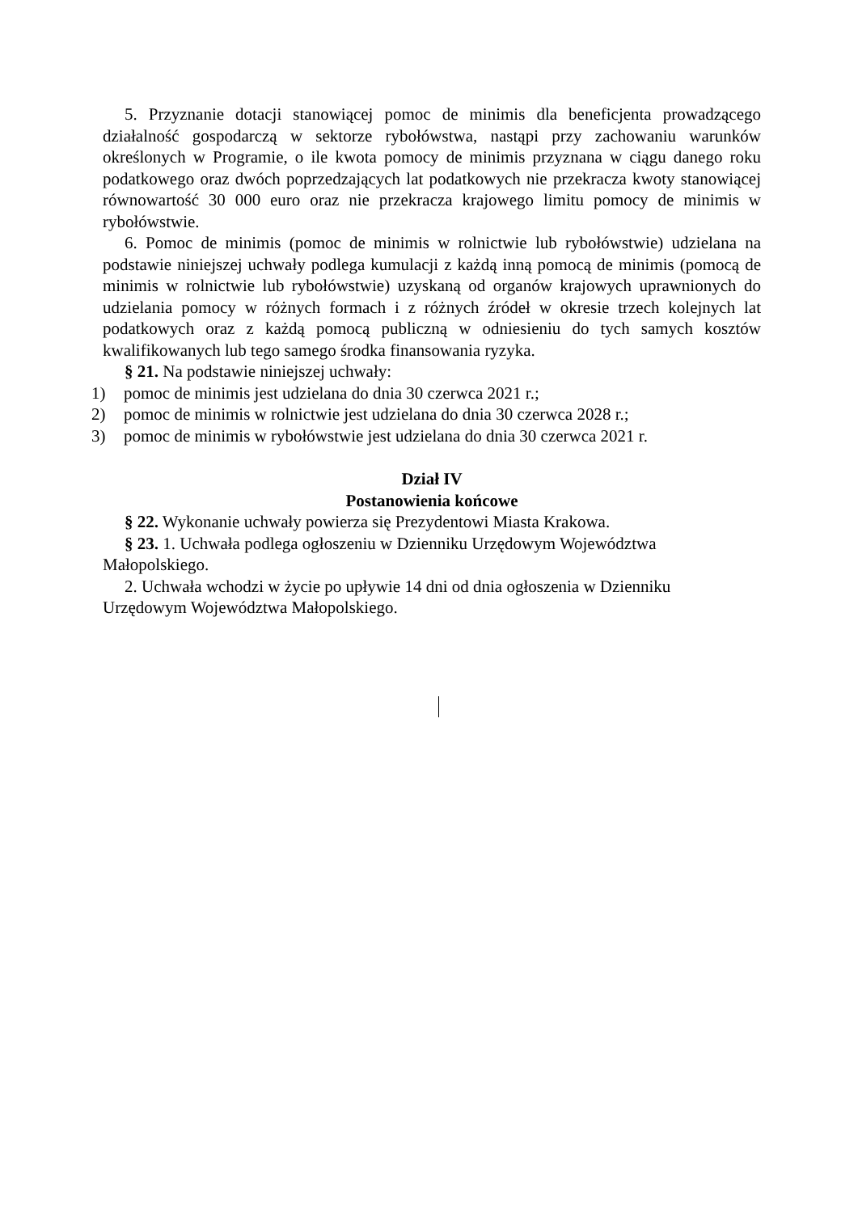5. Przyznanie dotacji stanowiącej pomoc de minimis dla beneficjenta prowadzącego działalność gospodarczą w sektorze rybołówstwa, nastąpi przy zachowaniu warunków określonych w Programie, o ile kwota pomocy de minimis przyznana w ciągu danego roku podatkowego oraz dwóch poprzedzających lat podatkowych nie przekracza kwoty stanowiącej równowartość 30 000 euro oraz nie przekracza krajowego limitu pomocy de minimis w rybołówstwie.
6. Pomoc de minimis (pomoc de minimis w rolnictwie lub rybołówstwie) udzielana na podstawie niniejszej uchwały podlega kumulacji z każdą inną pomocą de minimis (pomocą de minimis w rolnictwie lub rybołówstwie) uzyskaną od organów krajowych uprawnionych do udzielania pomocy w różnych formach i z różnych źródeł w okresie trzech kolejnych lat podatkowych oraz z każdą pomocą publiczną w odniesieniu do tych samych kosztów kwalifikowanych lub tego samego środka finansowania ryzyka.
§ 21. Na podstawie niniejszej uchwały:
1) pomoc de minimis jest udzielana do dnia 30 czerwca 2021 r.;
2) pomoc de minimis w rolnictwie jest udzielana do dnia 30 czerwca 2028 r.;
3) pomoc de minimis w rybołówstwie jest udzielana do dnia 30 czerwca 2021 r.
Dział IV
Postanowienia końcowe
§ 22. Wykonanie uchwały powierza się Prezydentowi Miasta Krakowa.
§ 23. 1. Uchwała podlega ogłoszeniu w Dzienniku Urzędowym Województwa
Małopolskiego.
2. Uchwała wchodzi w życie po upływie 14 dni od dnia ogłoszenia w Dzienniku
Urzędowym Województwa Małopolskiego.